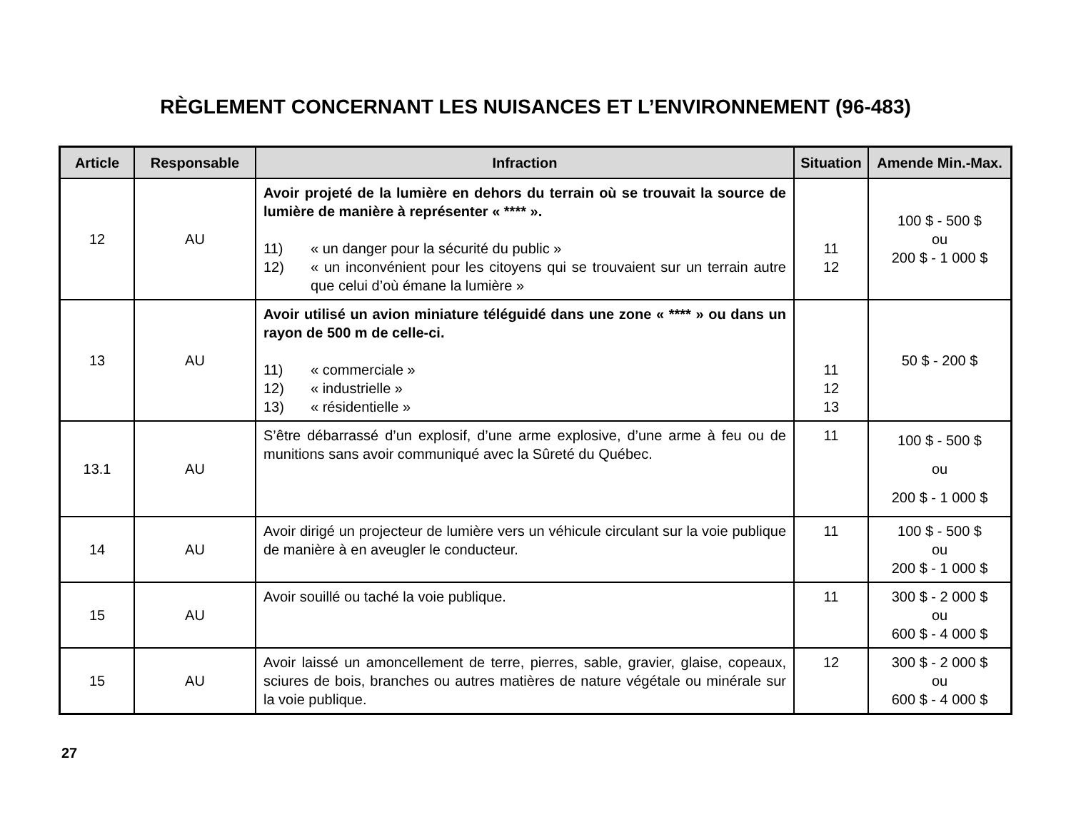RÈGLEMENT CONCERNANT LES NUISANCES ET L’ENVIRONNEMENT (96-483)
| Article | Responsable | Infraction | Situation | Amende Min.-Max. |
| --- | --- | --- | --- | --- |
| 12 | AU | Avoir projeté de la lumière en dehors du terrain où se trouvait la source de lumière de manière à représenter « **** ». 11) « un danger pour la sécurité du public » 12) « un inconvénient pour les citoyens qui se trouvaient sur un terrain autre que celui d’où émane la lumière » | 11 12 | 100 $ - 500 $ ou 200 $ - 1 000 $ |
| 13 | AU | Avoir utilisé un avion miniature téléguidé dans une zone « **** » ou dans un rayon de 500 m de celle-ci. 11) « commerciale » 12) « industrielle » 13) « résidentielle » | 11 12 13 | 50 $ - 200 $ |
| 13.1 | AU | S’être débarrassé d’un explosif, d’une arme explosive, d’une arme à feu ou de munitions sans avoir communiqué avec la Sûreté du Québec. | 11 | 100 $ - 500 $ ou 200 $ - 1 000 $ |
| 14 | AU | Avoir dirigé un projecteur de lumière vers un véhicule circulant sur la voie publique de manière à en aveugler le conducteur. | 11 | 100 $ - 500 $ ou 200 $ - 1 000 $ |
| 15 | AU | Avoir souillé ou taché la voie publique. | 11 | 300 $ - 2 000 $ ou 600 $ - 4 000 $ |
| 15 | AU | Avoir laissé un amoncellement de terre, pierres, sable, gravier, glaise, copeaux, sciures de bois, branches ou autres matières de nature végétale ou minérale sur la voie publique. | 12 | 300 $ - 2 000 $ ou 600 $ - 4 000 $ |
27